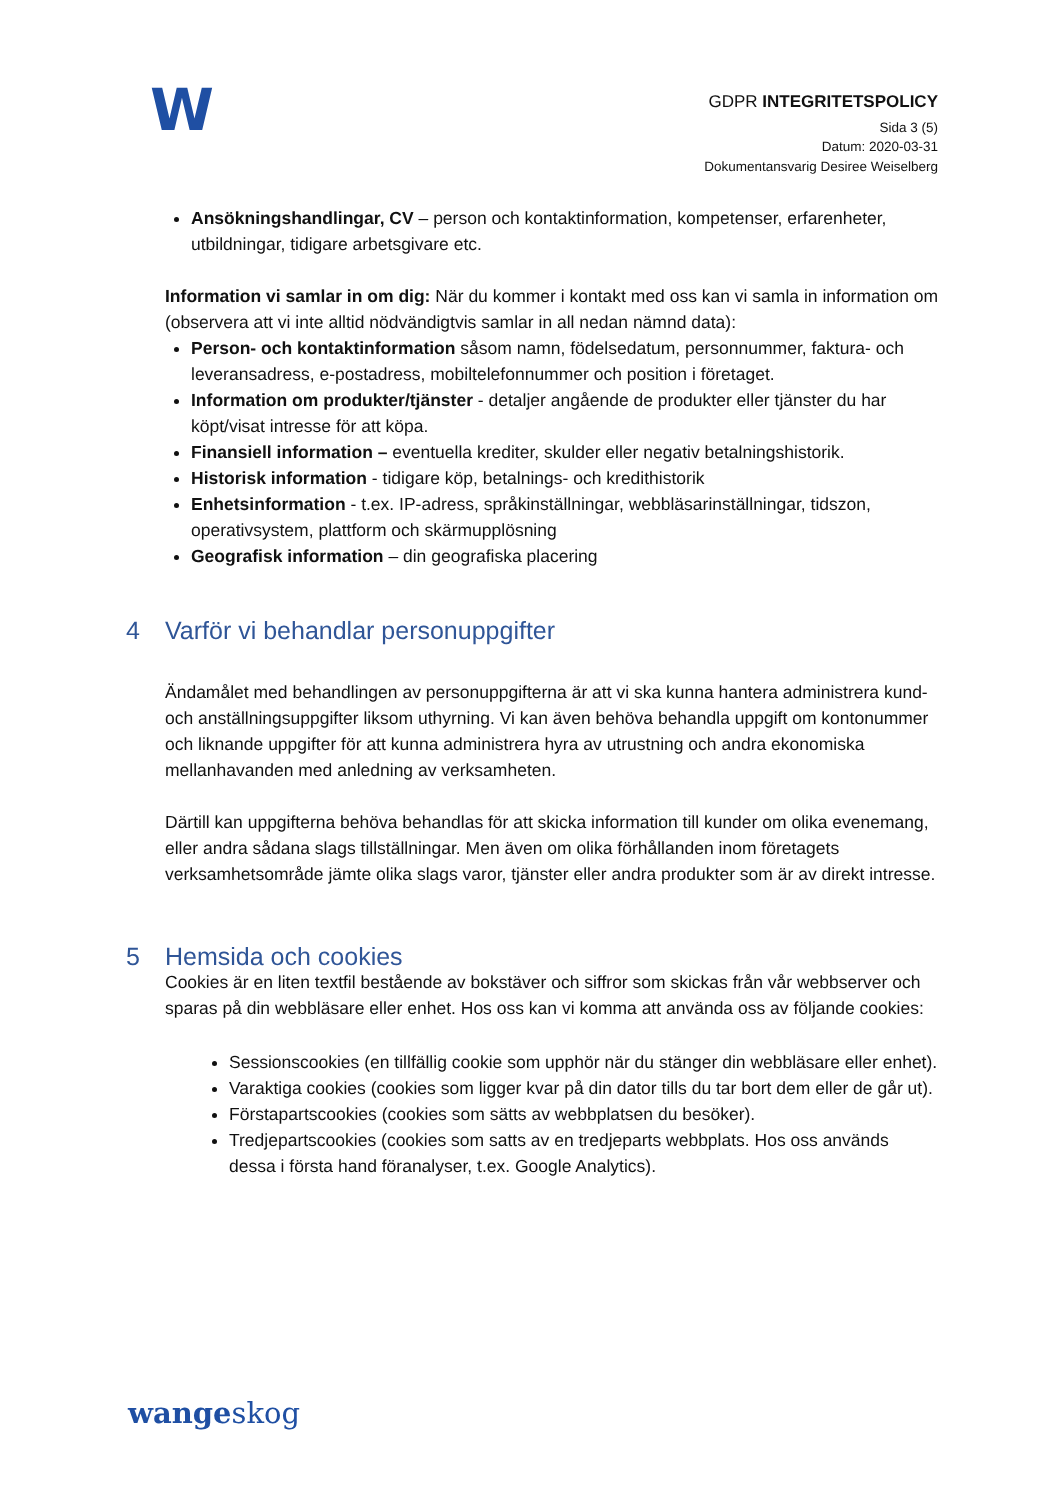W
GDPR INTEGRITETSPOLICY
Sida 3 (5)
Datum: 2020-03-31
Dokumentansvarig Desiree Weiselberg
Ansökningshandlingar, CV – person och kontaktinformation, kompetenser, erfarenheter, utbildningar, tidigare arbetsgivare etc.
Information vi samlar in om dig: När du kommer i kontakt med oss kan vi samla in information om (observera att vi inte alltid nödvändigtvis samlar in all nedan nämnd data):
Person- och kontaktinformation såsom namn, födelsedatum, personnummer, faktura- och leveransadress, e-postadress, mobiltelefonnummer och position i företaget.
Information om produkter/tjänster - detaljer angående de produkter eller tjänster du har köpt/visat intresse för att köpa.
Finansiell information – eventuella krediter, skulder eller negativ betalningshistorik.
Historisk information - tidigare köp, betalnings- och kredithistorik
Enhetsinformation - t.ex. IP-adress, språkinställningar, webbläsarinställningar, tidszon, operativsystem, plattform och skärmupplösning
Geografisk information – din geografiska placering
4 Varför vi behandlar personuppgifter
Ändamålet med behandlingen av personuppgifterna är att vi ska kunna hantera administrera kund- och anställningsuppgifter liksom uthyrning. Vi kan även behöva behandla uppgift om kontonummer och liknande uppgifter för att kunna administrera hyra av utrustning och andra ekonomiska mellanhavanden med anledning av verksamheten.
Därtill kan uppgifterna behöva behandlas för att skicka information till kunder om olika evenemang, eller andra sådana slags tillställningar. Men även om olika förhållanden inom företagets verksamhetsområde jämte olika slags varor, tjänster eller andra produkter som är av direkt intresse.
5 Hemsida och cookies
Cookies är en liten textfil bestående av bokstäver och siffror som skickas från vår webbserver och sparas på din webbläsare eller enhet. Hos oss kan vi komma att använda oss av följande cookies:
Sessionscookies (en tillfällig cookie som upphör när du stänger din webbläsare eller enhet).
Varaktiga cookies (cookies som ligger kvar på din dator tills du tar bort dem eller de går ut).
Förstapartscookies (cookies som sätts av webbplatsen du besöker).
Tredjepartscookies (cookies som satts av en tredjeparts webbplats. Hos oss används dessa i första hand föranalyser, t.ex. Google Analytics).
wangeskog